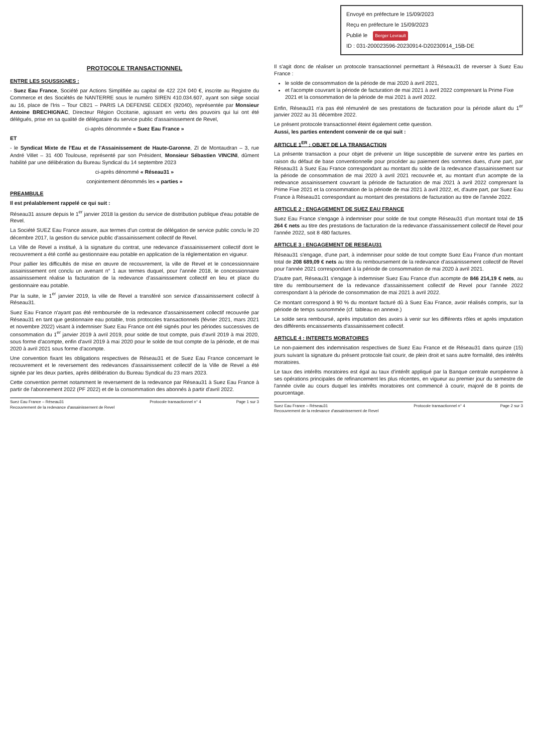Envoyé en préfecture le 15/09/2023
Reçu en préfecture le 15/09/2023
Publié le Berger Levrault
ID : 031-200023596-20230914-D20230914_15B-DE
PROTOCOLE TRANSACTIONNEL
ENTRE LES SOUSSIGNES :
- Suez Eau France, Société par Actions Simplifiée au capital de 422 224 040 €, inscrite au Registre du Commerce et des Sociétés de NANTERRE sous le numéro SIREN 410.034.607, ayant son siège social au 16, place de l'Iris – Tour CB21 – PARIS LA DEFENSE CEDEX (92040), représentée par Monsieur Antoine BRECHIGNAC, Directeur Région Occitanie, agissant en vertu des pouvoirs qui lui ont été délégués, prise en sa qualité de délégataire du service public d'assainissement de Revel,
ci-après dénommée « Suez Eau France »
ET
- le Syndicat Mixte de l'Eau et de l'Assainissement de Haute-Garonne, ZI de Montaudran – 3, rue André Villet – 31 400 Toulouse, représenté par son Président, Monsieur Sébastien VINCINI, dûment habilité par une délibération du Bureau Syndical du 14 septembre 2023
ci-après dénommé « Réseau31 »
conjointement dénommés les « parties »
PREAMBULE
Il est préalablement rappelé ce qui suit :
Réseau31 assure depuis le 1<sup>er</sup> janvier 2018 la gestion du service de distribution publique d'eau potable de Revel.
La Société SUEZ Eau France assure, aux termes d'un contrat de délégation de service public conclu le 20 décembre 2017, la gestion du service public d'assainissement collectif de Revel.
La Ville de Revel a institué, à la signature du contrat, une redevance d'assainissement collectif dont le recouvrement a été confié au gestionnaire eau potable en application de la réglementation en vigueur.
Pour pallier les difficultés de mise en œuvre de recouvrement, la ville de Revel et le concessionnaire assainissement ont conclu un avenant n° 1 aux termes duquel, pour l'année 2018, le concessionnaire assainissement réalise la facturation de la redevance d'assainissement collectif en lieu et place du gestionnaire eau potable.
Par la suite, le 1<sup>er</sup> janvier 2019, la ville de Revel a transféré son service d'assainissement collectif à Réseau31.
Suez Eau France n'ayant pas été remboursée de la redevance d'assainissement collectif recouvrée par Réseau31 en tant que gestionnaire eau potable, trois protocoles transactionnels (février 2021, mars 2021 et novembre 2022) visant à indemniser Suez Eau France ont été signés pour les périodes successives de consommation du 1<sup>er</sup> janvier 2019 à avril 2019, pour solde de tout compte, puis d'avril 2019 à mai 2020, sous forme d'acompte, enfin d'avril 2019 à mai 2020 pour le solde de tout compte de la période, et de mai 2020 à avril 2021 sous forme d'acompte.
Une convention fixant les obligations respectives de Réseau31 et de Suez Eau France concernant le recouvrement et le reversement des redevances d'assainissement collectif de la Ville de Revel a été signée par les deux parties, après délibération du Bureau Syndical du 23 mars 2023.
Cette convention permet notamment le reversement de la redevance par Réseau31 à Suez Eau France à partir de l'abonnement 2022 (PF 2022) et de la consommation des abonnés à partir d'avril 2022.
Suez Eau France – Réseau31
Recouvrement de la redevance d'assainissement de Revel Protocole transactionnel n° 4 Page 1 sur 3
Il s'agit donc de réaliser un protocole transactionnel permettant à Réseau31 de reverser à Suez Eau France :
le solde de consommation de la période de mai 2020 à avril 2021,
et l'acompte couvrant la période de facturation de mai 2021 à avril 2022 comprenant la Prime Fixe 2021 et la consommation de la période de mai 2021 à avril 2022.
Enfin, Réseau31 n'a pas été rémunéré de ses prestations de facturation pour la période allant du 1<sup>er</sup> janvier 2022 au 31 décembre 2022.
Le présent protocole transactionnel éteint également cette question.
Aussi, les parties entendent convenir de ce qui suit :
ARTICLE 1<sup>ER</sup> : OBJET DE LA TRANSACTION
La présente transaction a pour objet de prévenir un litige susceptible de survenir entre les parties en raison du défaut de base conventionnelle pour procéder au paiement des sommes dues, d'une part, par Réseau31 à Suez Eau France correspondant au montant du solde de la redevance d'assainissement sur la période de consommation de mai 2020 à avril 2021 recouvrée et, au montant d'un acompte de la redevance assainissement couvrant la période de facturation de mai 2021 à avril 2022 comprenant la Prime Fixe 2021 et la consommation de la période de mai 2021 à avril 2022, et, d'autre part, par Suez Eau France à Réseau31 correspondant au montant des prestations de facturation au titre de l'année 2022.
ARTICLE 2 : ENGAGEMENT DE SUEZ EAU FRANCE
Suez Eau France s'engage à indemniser pour solde de tout compte Réseau31 d'un montant total de 15 264 € nets au titre des prestations de facturation de la redevance d'assainissement collectif de Revel pour l'année 2022, soit 8 480 factures.
ARTICLE 3 : ENGAGEMENT DE RESEAU31
Réseau31 s'engage, d'une part, à indemniser pour solde de tout compte Suez Eau France d'un montant total de 208 689,09 € nets au titre du remboursement de la redevance d'assainissement collectif de Revel pour l'année 2021 correspondant à la période de consommation de mai 2020 à avril 2021.
D'autre part, Réseau31 s'engage à indemniser Suez Eau France d'un acompte de 846 214,19 € nets, au titre du remboursement de la redevance d'assainissement collectif de Revel pour l'année 2022 correspondant à la période de consommation de mai 2021 à avril 2022.
Ce montant correspond à 90 % du montant facturé dû à Suez Eau France, avoir réalisés compris, sur la période de temps susnommée (cf. tableau en annexe.)
Le solde sera remboursé, après imputation des avoirs à venir sur les différents rôles et après imputation des différents encaissements d'assainissement collectif.
ARTICLE 4 : INTERETS MORATOIRES
Le non-paiement des indemnisation respectives de Suez Eau France et de Réseau31 dans quinze (15) jours suivant la signature du présent protocole fait courir, de plein droit et sans autre formalité, des intérêts moratoires.
Le taux des intérêts moratoires est égal au taux d'intérêt appliqué par la Banque centrale européenne à ses opérations principales de refinancement les plus récentes, en vigueur au premier jour du semestre de l'année civile au cours duquel les intérêts moratoires ont commencé à courir, majoré de 8 points de pourcentage.
Suez Eau France – Réseau31
Recouvrement de la redevance d'assainissement de Revel Protocole transactionnel n° 4 Page 2 sur 3